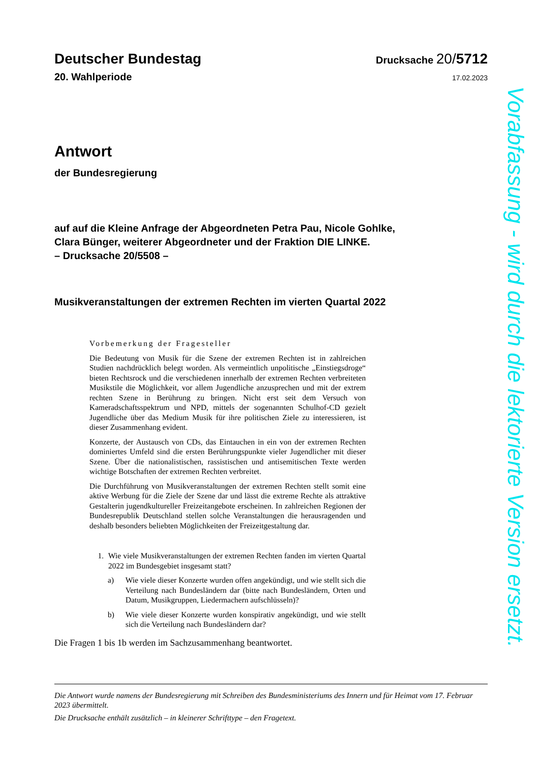Deutscher Bundestag
Drucksache 20/5712
20. Wahlperiode
17.02.2023
Antwort
der Bundesregierung
auf auf die Kleine Anfrage der Abgeordneten Petra Pau, Nicole Gohlke,
Clara Bünger, weiterer Abgeordneter und der Fraktion DIE LINKE.
– Drucksache 20/5508 –
Musikveranstaltungen der extremen Rechten im vierten Quartal 2022
Vorbemerkung der Fragesteller
Die Bedeutung von Musik für die Szene der extremen Rechten ist in zahlrei­chen Studien nachdrücklich belegt worden. Als vermeintlich unpolitische „Einstiegsdroge“ bieten Rechtsrock und die verschiedenen innerhalb der ext­remen Rechten verbreiteten Musikstile die Möglichkeit, vor allem Jugendliche anzusprechen und mit der extrem rechten Szene in Berührung zu bringen. Nicht erst seit dem Versuch von Kameradschaftsspektrum und NPD, mittels der sogenannten Schulhof-CD gezielt Jugendliche über das Medium Musik für ihre politischen Ziele zu interessieren, ist dieser Zusammenhang evident.
Konzerte, der Austausch von CDs, das Eintauchen in ein von der extremen Rechten dominiertes Umfeld sind die ersten Berührungspunkte vieler Jugend­licher mit dieser Szene. Über die nationalistischen, rassistischen und antisemi­tischen Texte werden wichtige Botschaften der extremen Rechten verbreitet.
Die Durchführung von Musikveranstaltungen der extremen Rechten stellt so­mit eine aktive Werbung für die Ziele der Szene dar und lässt die extreme Rechte als attraktive Gestalterin jugendkultureller Freizeitangebote erschei­nen. In zahlreichen Regionen der Bundesrepublik Deutschland stellen solche Veranstaltungen die herausragenden und deshalb besonders beliebten Mög­lichkeiten der Freizeitgestaltung dar.
1. Wie viele Musikveranstaltungen der extremen Rechten fanden im vierten Quartal 2022 im Bundesgebiet insgesamt statt?
a) Wie viele dieser Konzerte wurden offen angekündigt, und wie stellt sich die Verteilung nach Bundesländern dar (bitte nach Bundeslän­dern, Orten und Datum, Musikgruppen, Liedermachern aufschlüs­seln)?
b) Wie viele dieser Konzerte wurden konspirativ angekündigt, und wie stellt sich die Verteilung nach Bundesländern dar?
Die Fragen 1 bis 1b werden im Sachzusammenhang beantwortet.
Die Antwort wurde namens der Bundesregierung mit Schreiben des Bundesministeriums des Innern und für Heimat vom 17. Februar 2023 übermittelt.
Die Drucksache enthält zusätzlich – in kleinerer Schrifttype – den Fragetext.
Vorabfassung - wird durch die lektorierte Version ersetzt.